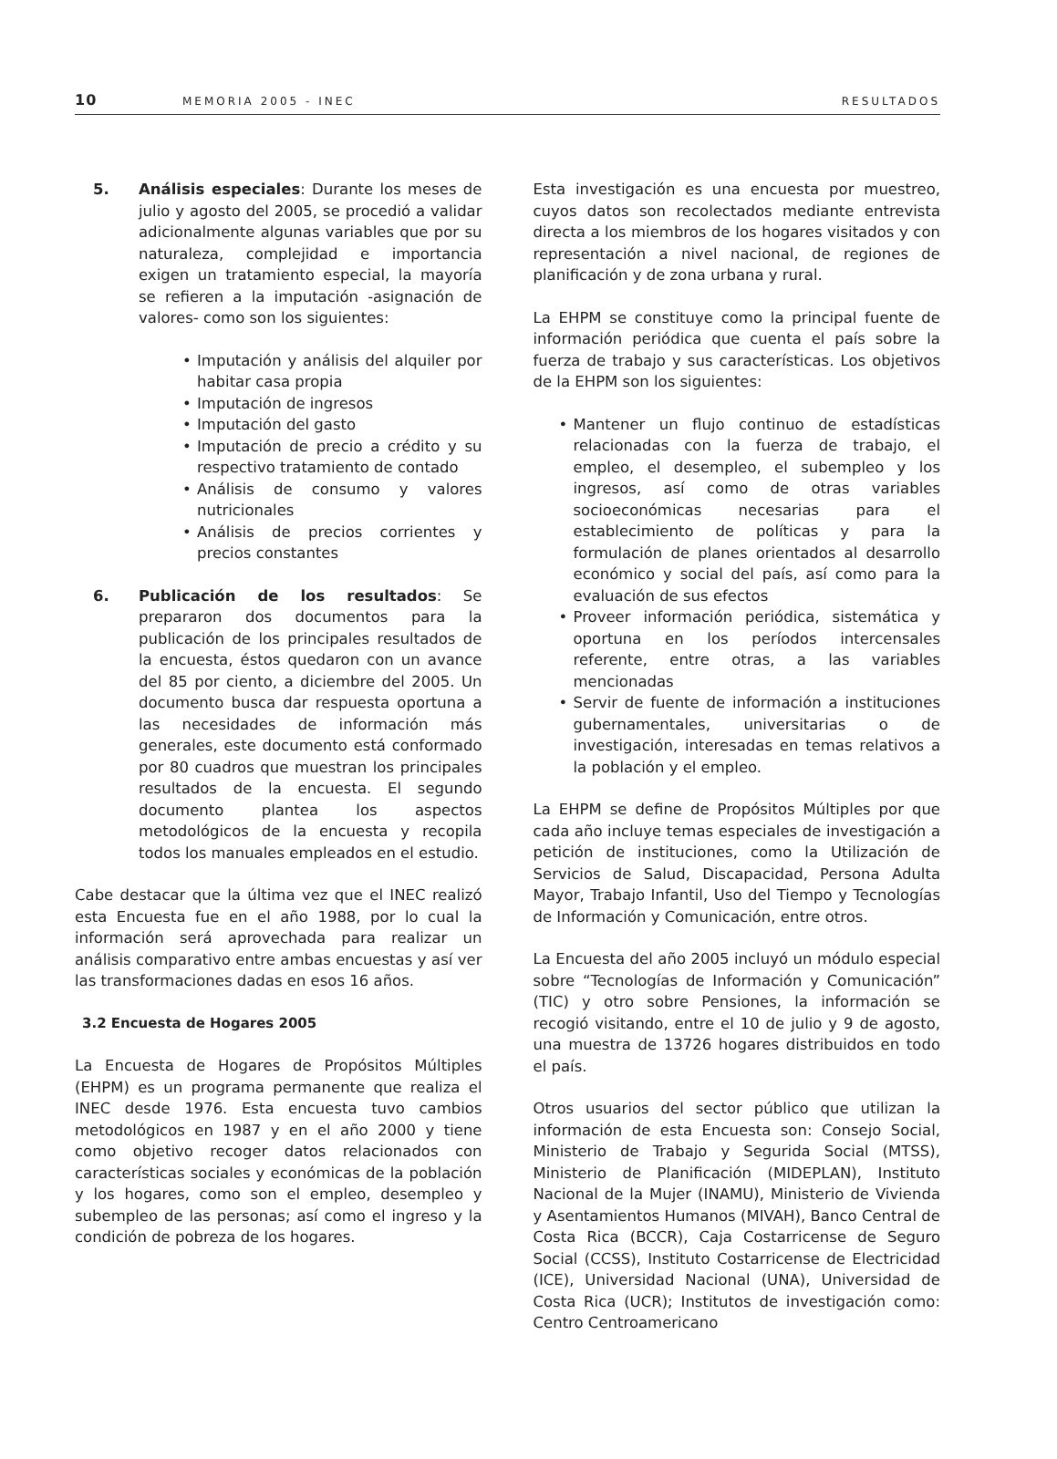10 MEMORIA 2005 - INEC RESULTADOS
5. Análisis especiales: Durante los meses de julio y agosto del 2005, se procedió a validar adicionalmente algunas variables que por su naturaleza, complejidad e importancia exigen un tratamiento especial, la mayoría se refieren a la imputación -asignación de valores- como son los siguientes:
• Imputación y análisis del alquiler por habitar casa propia
• Imputación de ingresos
• Imputación del gasto
• Imputación de precio a crédito y su respectivo tratamiento de contado
• Análisis de consumo y valores nutricionales
• Análisis de precios corrientes y precios constantes
6. Publicación de los resultados: Se prepararon dos documentos para la publicación de los principales resultados de la encuesta, éstos quedaron con un avance del 85 por ciento, a diciembre del 2005. Un documento busca dar respuesta oportuna a las necesidades de información más generales, este documento está conformado por 80 cuadros que muestran los principales resultados de la encuesta. El segundo documento plantea los aspectos metodológicos de la encuesta y recopila todos los manuales empleados en el estudio.
Cabe destacar que la última vez que el INEC realizó esta Encuesta fue en el año 1988, por lo cual la información será aprovechada para realizar un análisis comparativo entre ambas encuestas y así ver las transformaciones dadas en esos 16 años.
3.2 Encuesta de Hogares 2005
La Encuesta de Hogares de Propósitos Múltiples (EHPM) es un programa permanente que realiza el INEC desde 1976. Esta encuesta tuvo cambios metodológicos en 1987 y en el año 2000 y tiene como objetivo recoger datos relacionados con características sociales y económicas de la población y los hogares, como son el empleo, desempleo y subempleo de las personas; así como el ingreso y la condición de pobreza de los hogares.
Esta investigación es una encuesta por muestreo, cuyos datos son recolectados mediante entrevista directa a los miembros de los hogares visitados y con representación a nivel nacional, de regiones de planificación y de zona urbana y rural.
La EHPM se constituye como la principal fuente de información periódica que cuenta el país sobre la fuerza de trabajo y sus características. Los objetivos de la EHPM son los siguientes:
• Mantener un flujo continuo de estadísticas relacionadas con la fuerza de trabajo, el empleo, el desempleo, el subempleo y los ingresos, así como de otras variables socioeconómicas necesarias para el establecimiento de políticas y para la formulación de planes orientados al desarrollo económico y social del país, así como para la evaluación de sus efectos
• Proveer información periódica, sistemática y oportuna en los períodos intercensales referente, entre otras, a las variables mencionadas
• Servir de fuente de información a instituciones gubernamentales, universitarias o de investigación, interesadas en temas relativos a la población y el empleo.
La EHPM se define de Propósitos Múltiples por que cada año incluye temas especiales de investigación a petición de instituciones, como la Utilización de Servicios de Salud, Discapacidad, Persona Adulta Mayor, Trabajo Infantil, Uso del Tiempo y Tecnologías de Información y Comunicación, entre otros.
La Encuesta del año 2005 incluyó un módulo especial sobre “Tecnologías de Información y Comunicación” (TIC) y otro sobre Pensiones, la información se recogió visitando, entre el 10 de julio y 9 de agosto, una muestra de 13726 hogares distribuidos en todo el país.
Otros usuarios del sector público que utilizan la información de esta Encuesta son: Consejo Social, Ministerio de Trabajo y Segurida Social (MTSS), Ministerio de Planificación (MIDEPLAN), Instituto Nacional de la Mujer (INAMU), Ministerio de Vivienda y Asentamientos Humanos (MIVAH), Banco Central de Costa Rica (BCCR), Caja Costarricense de Seguro Social (CCSS), Instituto Costarricense de Electricidad (ICE), Universidad Nacional (UNA), Universidad de Costa Rica (UCR); Institutos de investigación como: Centro Centroamericano